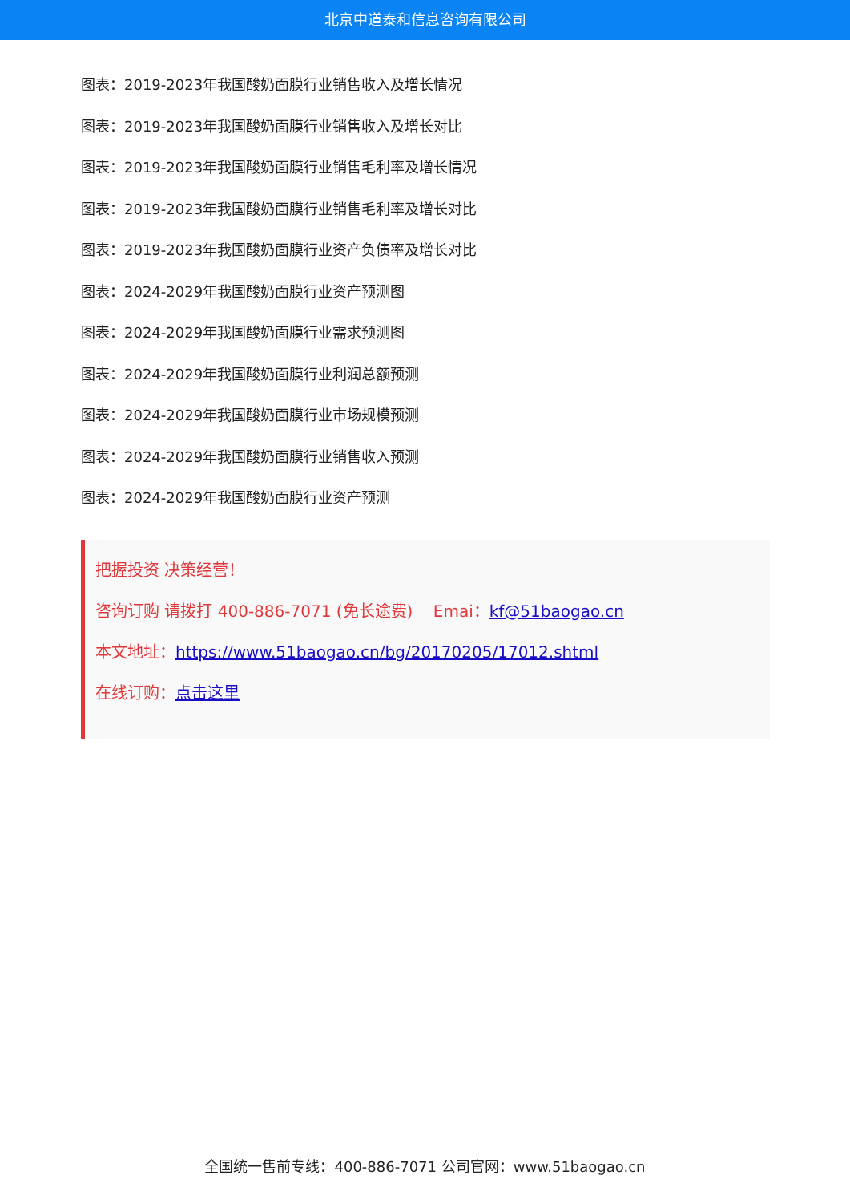北京中道泰和信息咨询有限公司
图表：2019-2023年我国酸奶面膜行业销售收入及增长情况
图表：2019-2023年我国酸奶面膜行业销售收入及增长对比
图表：2019-2023年我国酸奶面膜行业销售毛利率及增长情况
图表：2019-2023年我国酸奶面膜行业销售毛利率及增长对比
图表：2019-2023年我国酸奶面膜行业资产负债率及增长对比
图表：2024-2029年我国酸奶面膜行业资产预测图
图表：2024-2029年我国酸奶面膜行业需求预测图
图表：2024-2029年我国酸奶面膜行业利润总额预测
图表：2024-2029年我国酸奶面膜行业市场规模预测
图表：2024-2029年我国酸奶面膜行业销售收入预测
图表：2024-2029年我国酸奶面膜行业资产预测
把握投资 决策经营！
咨询订购 请拨打 400-886-7071 (免长途费) Emai：kf@51baogao.cn
本文地址：https://www.51baogao.cn/bg/20170205/17012.shtml
在线订购：点击这里
全国统一售前专线：400-886-7071 公司官网：www.51baogao.cn